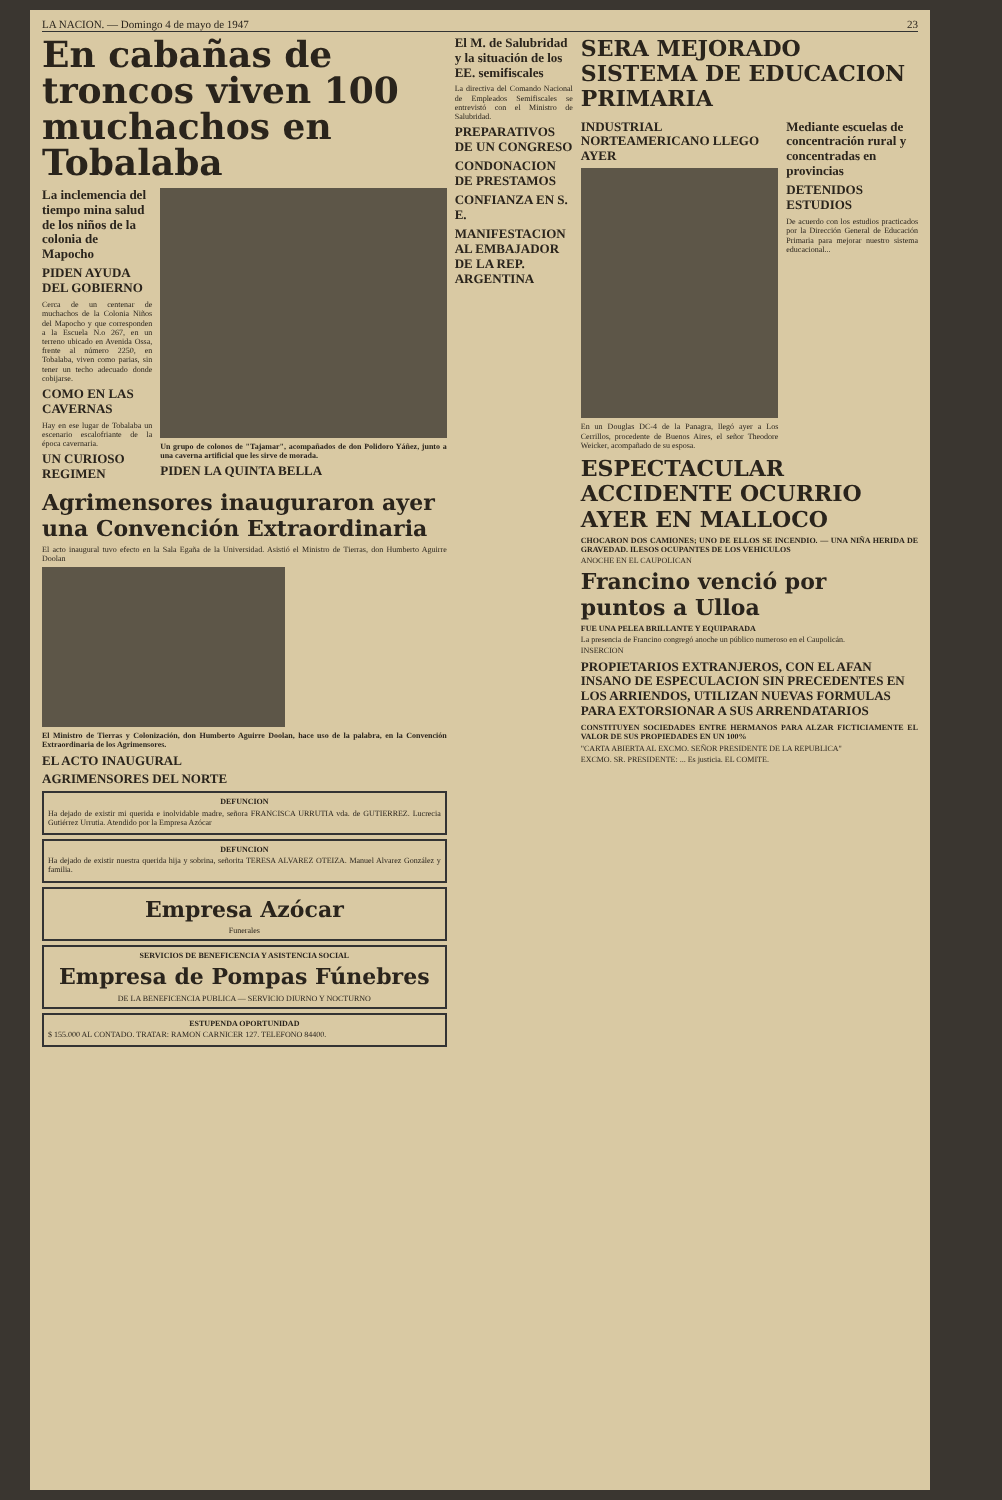LA NACION. — Domingo 4 de mayo de 1947 23
En cabañas de troncos viven 100 muchachos en Tobalaba
La inclemencia del tiempo mina salud de los niños de la colonia de Mapocho
PIDEN AYUDA DEL GOBIERNO
Cerca de un centenar de muchachos de la Colonia Niños del Mapocho y que corresponden a la Escuela N.o 267, en un terreno ubicado en Avenida Ossa, frente al número 2250, en Tobalaba, viven como parias, sin tener un techo adecuado donde cobijarse.
COMO EN LAS CAVERNAS
Hay en ese lugar de Tobalaba un escenario escalofriante de la época cavernaria.
UN CURIOSO REGIMEN
Un grupo de colonos de "Tajamar", acompañados de don Polidoro Yáñez, junto a una caverna artificial que les sirve de morada.
PIDEN LA QUINTA BELLA
Agrimensores inauguraron ayer una Convención Extraordinaria
El acto inaugural tuvo efecto en la Sala Egaña de la Universidad. Asistió el Ministro de Tierras, don Humberto Aguirre Doolan
El Ministro de Tierras y Colonización, don Humberto Aguirre Doolan, hace uso de la palabra, en la Convención Extraordinaria de los Agrimensores.
EL ACTO INAUGURAL
AGRIMENSORES DEL NORTE
DEFUNCION
Ha dejado de existir mi querida e inolvidable madre, señora FRANCISCA URRUTIA vda. de GUTIERREZ. Lucrecia Gutiérrez Urrutia. Atendido por la Empresa Azócar
DEFUNCION
Ha dejado de existir nuestra querida hija y sobrina, señorita TERESA ALVAREZ OTEIZA. Manuel Alvarez González y familia.
Empresa Azócar
Funerales
SERVICIOS DE BENEFICENCIA Y ASISTENCIA SOCIAL
Empresa de Pompas Fúnebres
DE LA BENEFICENCIA PUBLICA — SERVICIO DIURNO Y NOCTURNO
ESTUPENDA OPORTUNIDAD
$ 155.000 AL CONTADO. TRATAR: RAMON CARNICER 127. TELEFONO 84400.
El M. de Salubridad y la situación de los EE. semifiscales
La directiva del Comando Nacional de Empleados Semifiscales se entrevistó con el Ministro de Salubridad.
PREPARATIVOS DE UN CONGRESO
CONDONACION DE PRESTAMOS
CONFIANZA EN S. E.
MANIFESTACION AL EMBAJADOR DE LA REP. ARGENTINA
SERA MEJORADO SISTEMA DE EDUCACION PRIMARIA
INDUSTRIAL NORTEAMERICANO LLEGO AYER
En un Douglas DC-4 de la Panagra, llegó ayer a Los Cerrillos, procedente de Buenos Aires, el señor Theodore Weicker, acompañado de su esposa.
Mediante escuelas de concentración rural y concentradas en provincias
DETENIDOS ESTUDIOS
De acuerdo con los estudios practicados por la Dirección General de Educación Primaria para mejorar nuestro sistema educacional...
ESPECTACULAR ACCIDENTE OCURRIO AYER EN MALLOCO
CHOCARON DOS CAMIONES; UNO DE ELLOS SE INCENDIO. — UNA NIÑA HERIDA DE GRAVEDAD. ILESOS OCUPANTES DE LOS VEHICULOS
ANOCHE EN EL CAUPOLICAN
Francino venció por puntos a Ulloa
FUE UNA PELEA BRILLANTE Y EQUIPARADA
La presencia de Francino congregó anoche un público numeroso en el Caupolicán.
INSERCION
PROPIETARIOS EXTRANJEROS, CON EL AFAN INSANO DE ESPECULACION SIN PRECEDENTES EN LOS ARRIENDOS, UTILIZAN NUEVAS FORMULAS PARA EXTORSIONAR A SUS ARRENDATARIOS
CONSTITUYEN SOCIEDADES ENTRE HERMANOS PARA ALZAR FICTICIAMENTE EL VALOR DE SUS PROPIEDADES EN UN 100%
"CARTA ABIERTA AL EXCMO. SEÑOR PRESIDENTE DE LA REPUBLICA"
EXCMO. SR. PRESIDENTE: ... Es justicia. EL COMITE.